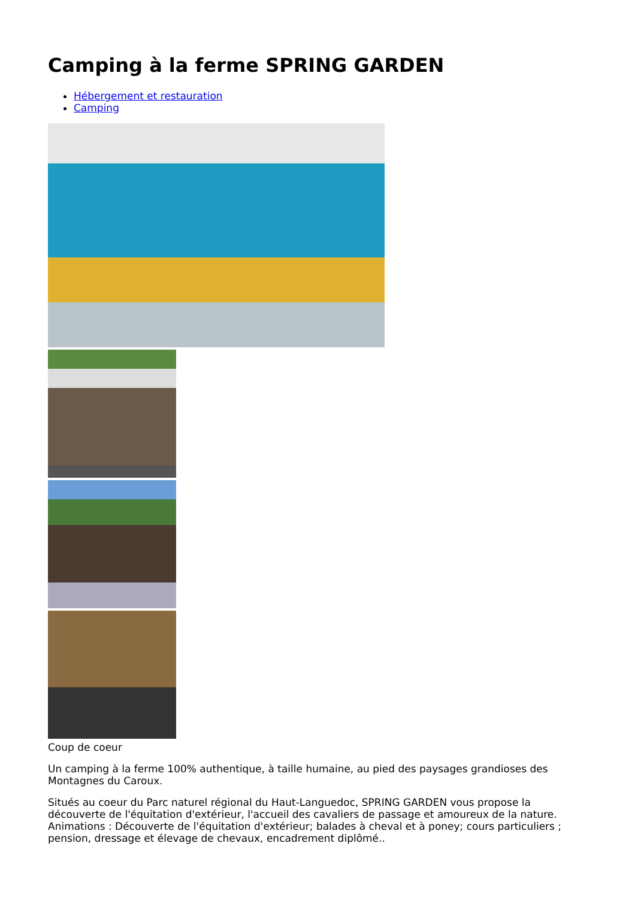Camping à la ferme SPRING GARDEN
Hébergement et restauration
Camping
Coup de coeur
Un camping à la ferme 100% authentique, à taille humaine, au pied des paysages grandioses des Montagnes du Caroux.
Situés au coeur du Parc naturel régional du Haut-Languedoc, SPRING GARDEN vous propose la découverte de l'équitation d'extérieur, l'accueil des cavaliers de passage et amoureux de la nature. Animations : Découverte de l'équitation d'extérieur; balades à cheval et à poney; cours particuliers ; pension, dressage et élevage de chevaux, encadrement diplômé..